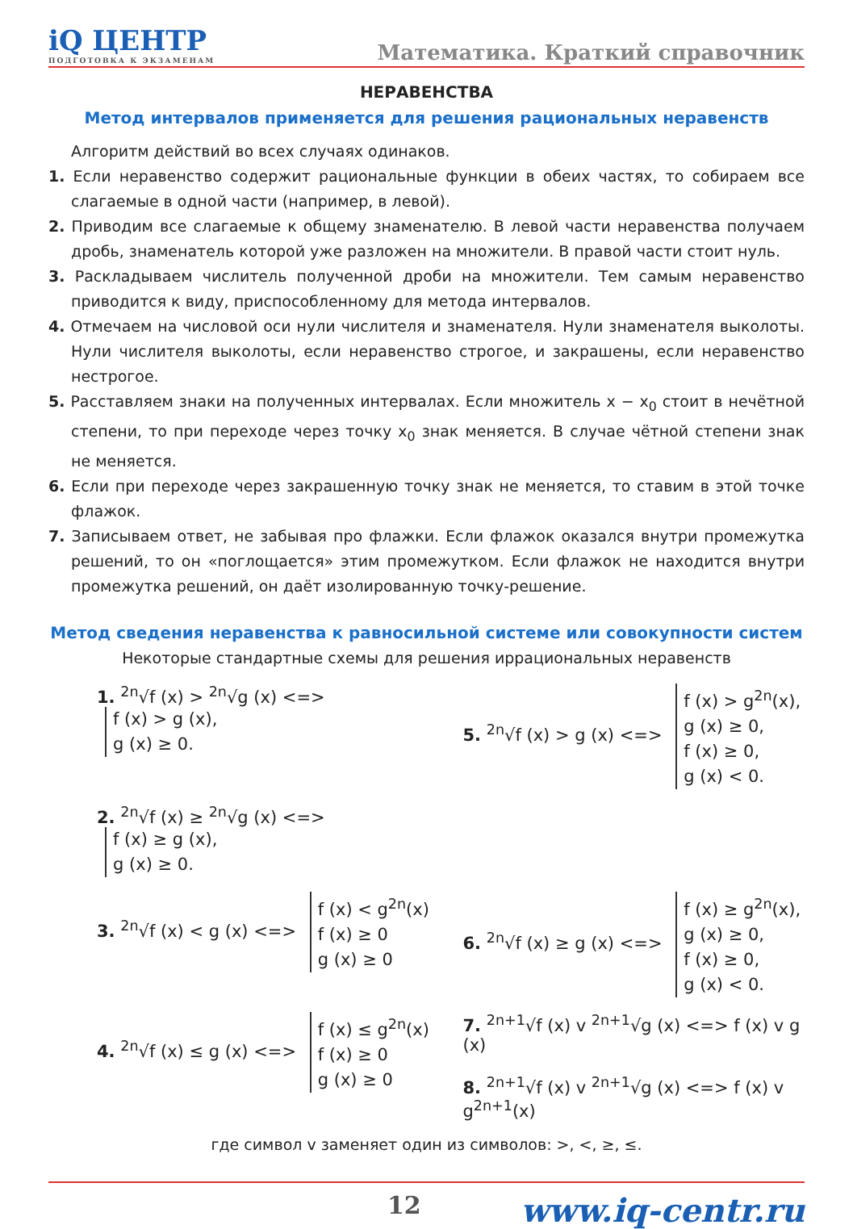iQ ЦЕНТР
ПОДГОТОВКА К ЭКЗАМЕНАМ
Математика. Краткий справочник
НЕРАВЕНСТВА
Метод интервалов применяется для решения рациональных неравенств
Алгоритм действий во всех случаях одинаков.
1. Если неравенство содержит рациональные функции в обеих частях, то собираем все слагаемые в одной части (например, в левой).
2. Приводим все слагаемые к общему знаменателю. В левой части неравенства получаем дробь, знаменатель которой уже разложен на множители. В правой части стоит нуль.
3. Раскладываем числитель полученной дроби на множители. Тем самым неравенство приводится к виду, приспособленному для метода интервалов.
4. Отмечаем на числовой оси нули числителя и знаменателя. Нули знаменателя выколоты. Нули числителя выколоты, если неравенство строгое, и закрашены, если неравенство нестрогое.
5. Расставляем знаки на полученных интервалах. Если множитель x − x<sub>0</sub> стоит в нечётной степени, то при переходе через точку x<sub>0</sub> знак меняется. В случае чётной степени знак не меняется.
6. Если при переходе через закрашенную точку знак не меняется, то ставим в этой точке флажок.
7. Записываем ответ, не забывая про флажки. Если флажок оказался внутри промежутка решений, то он «поглощается» этим промежутком. Если флажок не находится внутри промежутка решений, он даёт изолированную точку-решение.
Метод сведения неравенства к равносильной системе или совокупности систем
Некоторые стандартные схемы для решения иррациональных неравенств
1. <sup>2n</sup>√f (x) > <sup>2n</sup>√g (x) <=> f (x) > g (x),
g (x) ≥ 0.
5. <sup>2n</sup>√f (x) > g (x) <=> f (x) > g<sup>2n</sup>(x),
g (x) ≥ 0,
f (x) ≥ 0,
g (x) < 0.
2. <sup>2n</sup>√f (x) ≥ <sup>2n</sup>√g (x) <=> f (x) ≥ g (x),
g (x) ≥ 0.
3. <sup>2n</sup>√f (x) < g (x) <=> f (x) < g<sup>2n</sup>(x)
f (x) ≥ 0
g (x) ≥ 0
6. <sup>2n</sup>√f (x) ≥ g (x) <=> f (x) ≥ g<sup>2n</sup>(x),
g (x) ≥ 0,
f (x) ≥ 0,
g (x) < 0.
4. <sup>2n</sup>√f (x) ≤ g (x) <=> f (x) ≤ g<sup>2n</sup>(x)
f (x) ≥ 0
g (x) ≥ 0
7. <sup>2n+1</sup>√f (x) v <sup>2n+1</sup>√g (x) <=> f (x) v g (x)
8. <sup>2n+1</sup>√f (x) v <sup>2n+1</sup>√g (x) <=> f (x) v g<sup>2n+1</sup>(x)
где символ v заменяет один из символов: >, <, ≥, ≤.
12 www.iq-centr.ru